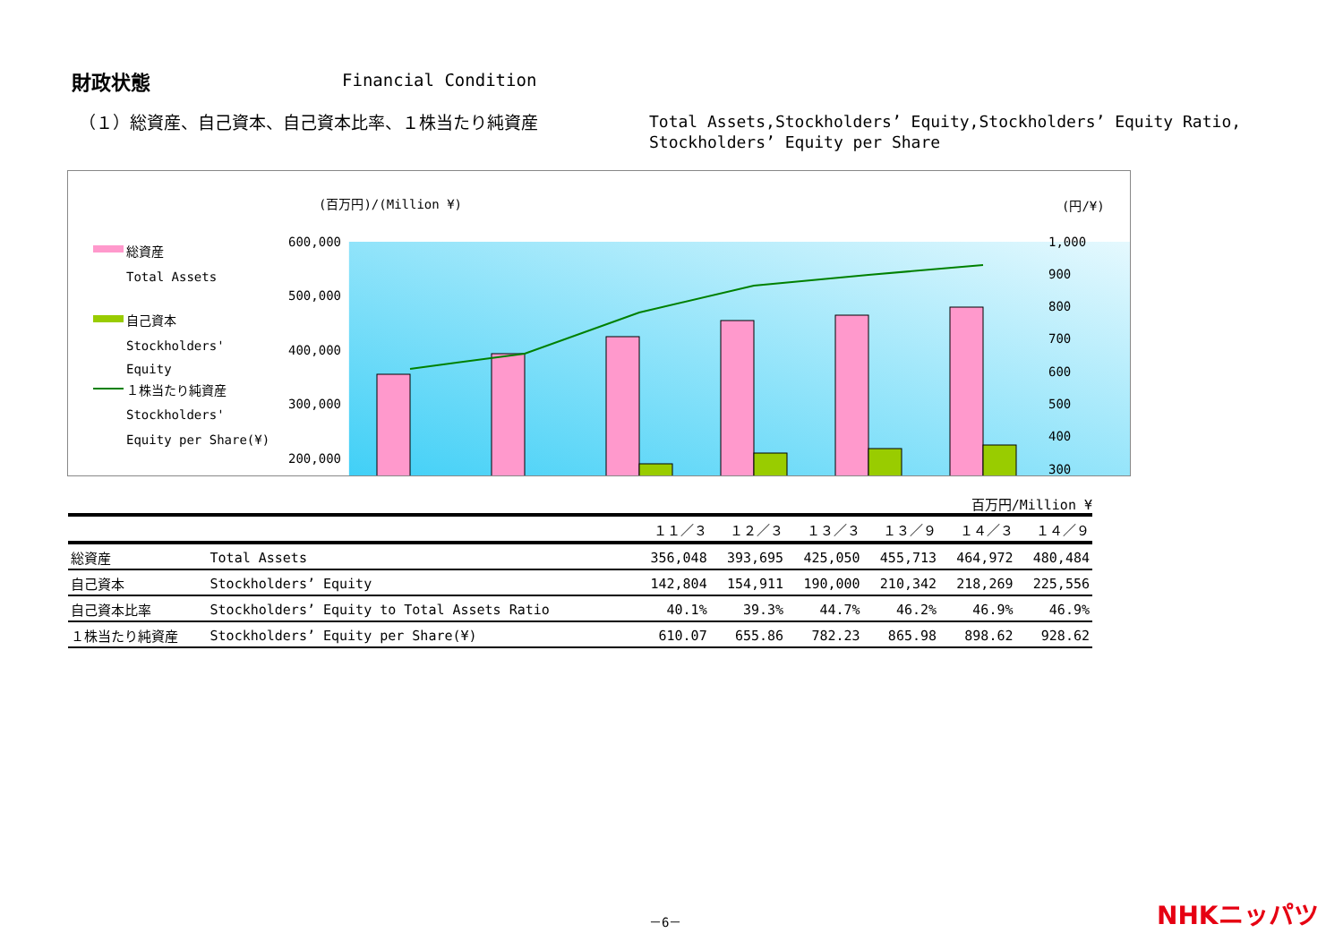財政状態 Financial Condition
（１）総資産、自己資本、自己資本比率、１株当たり純資産
Total Assets,Stockholders’ Equity,Stockholders’ Equity Ratio,
Stockholders’ Equity per Share
(百万円)/(Million ¥)
(円/¥)
総資産
Total Assets
自己資本
Stockholders'
Equity
１株当たり純資産
Stockholders'
Equity per Share(¥)
600,000
500,000
400,000
300,000
200,000
1,000
900
800
700
600
500
400
300
百万円/Million ¥
| | | １１／３ | １２／３ | １３／３ | １３／９ | １４／３ | １４／９ |
| --- | --- | --- | --- | --- | --- | --- | --- |
| 総資産 | Total Assets | 356,048 | 393,695 | 425,050 | 455,713 | 464,972 | 480,484 |
| 自己資本 | Stockholders’ Equity | 142,804 | 154,911 | 190,000 | 210,342 | 218,269 | 225,556 |
| 自己資本比率 | Stockholders’ Equity to Total Assets Ratio | 40.1% | 39.3% | 44.7% | 46.2% | 46.9% | 46.9% |
| １株当たり純資産 | Stockholders’ Equity per Share(¥) | 610.07 | 655.86 | 782.23 | 865.98 | 898.62 | 928.62 |
－6－ NHKニッパツ